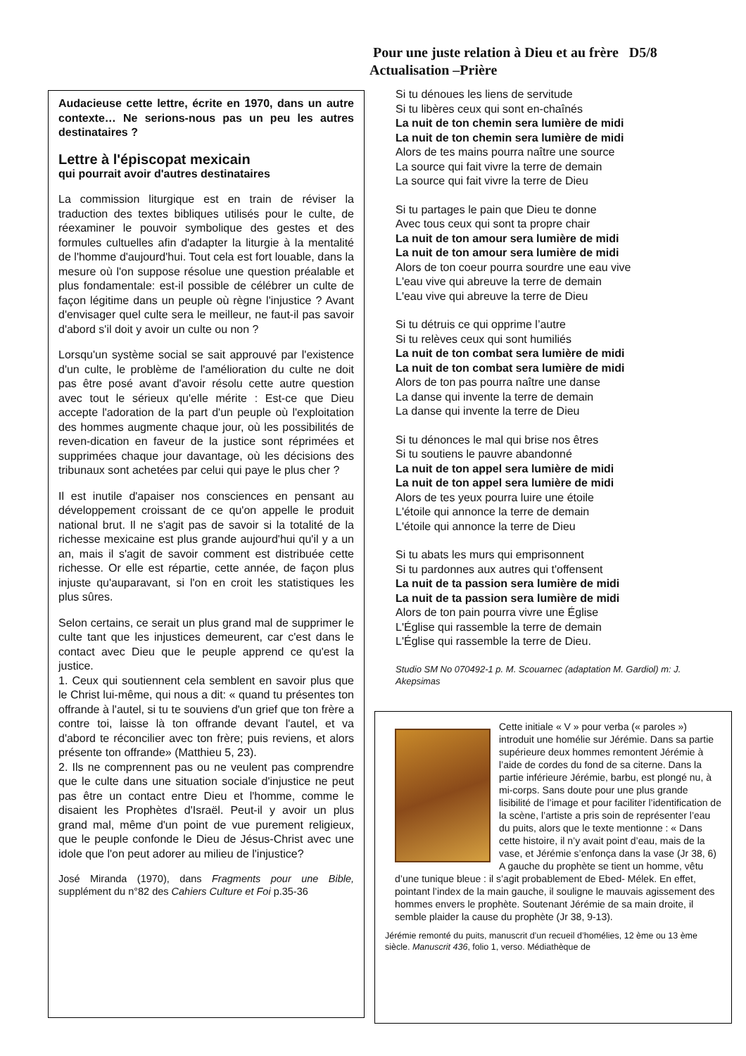Pour une juste relation à Dieu et au frère D5/8
Actualisation –Prière
Audacieuse cette lettre, écrite en 1970, dans un autre contexte… Ne serions-nous pas un peu les autres destinataires ?
Lettre à l'épiscopat mexicain
qui pourrait avoir d'autres destinataires
La commission liturgique est en train de réviser la traduction des textes bibliques utilisés pour le culte, de réexaminer le pouvoir symbolique des gestes et des formules cultuelles afin d'adapter la liturgie à la mentalité de l'homme d'aujourd'hui. Tout cela est fort louable, dans la mesure où l'on suppose résolue une question préalable et plus fondamentale: est-il possible de célébrer un culte de façon légitime dans un peuple où règne l'injustice ? Avant d'envisager quel culte sera le meilleur, ne faut-il pas savoir d'abord s'il doit y avoir un culte ou non ?
Lorsqu'un système social se sait approuvé par l'existence d'un culte, le problème de l'amélioration du culte ne doit pas être posé avant d'avoir résolu cette autre question avec tout le sérieux qu'elle mérite : Est-ce que Dieu accepte l'adoration de la part d'un peuple où l'exploitation des hommes augmente chaque jour, où les possibilités de reven-dication en faveur de la justice sont réprimées et supprimées chaque jour davantage, où les décisions des tribunaux sont achetées par celui qui paye le plus cher ?
Il est inutile d'apaiser nos consciences en pensant au développement croissant de ce qu'on appelle le produit national brut. Il ne s'agit pas de savoir si la totalité de la richesse mexicaine est plus grande aujourd'hui qu'il y a un an, mais il s'agit de savoir comment est distribuée cette richesse. Or elle est répartie, cette année, de façon plus injuste qu'auparavant, si l'on en croit les statistiques les plus sûres.
Selon certains, ce serait un plus grand mal de supprimer le culte tant que les injustices demeurent, car c'est dans le contact avec Dieu que le peuple apprend ce qu'est la justice.
1. Ceux qui soutiennent cela semblent en savoir plus que le Christ lui-même, qui nous a dit: « quand tu présentes ton offrande à l'autel, si tu te souviens d'un grief que ton frère a contre toi, laisse là ton offrande devant l'autel, et va d'abord te réconcilier avec ton frère; puis reviens, et alors présente ton offrande» (Matthieu 5, 23).
2. Ils ne comprennent pas ou ne veulent pas comprendre que le culte dans une situation sociale d'injustice ne peut pas être un contact entre Dieu et l'homme, comme le disaient les Prophètes d'Israël. Peut-il y avoir un plus grand mal, même d'un point de vue purement religieux, que le peuple confonde le Dieu de Jésus-Christ avec une idole que l'on peut adorer au milieu de l'injustice?
José Miranda (1970), dans Fragments pour une Bible, supplément du n°82 des Cahiers Culture et Foi p.35-36
Si tu dénoues les liens de servitude
Si tu libères ceux qui sont en-chaînés
La nuit de ton chemin sera lumière de midi
La nuit de ton chemin sera lumière de midi
Alors de tes mains pourra naître une source
La source qui fait vivre la terre de demain
La source qui fait vivre la terre de Dieu
Si tu partages le pain que Dieu te donne
Avec tous ceux qui sont ta propre chair
La nuit de ton amour sera lumière de midi
La nuit de ton amour sera lumière de midi
Alors de ton coeur pourra sourdre une eau vive
L'eau vive qui abreuve la terre de demain
L'eau vive qui abreuve la terre de Dieu
Si tu détruis ce qui opprime l’autre
Si tu relèves ceux qui sont humiliés
La nuit de ton combat sera lumière de midi
La nuit de ton combat sera lumière de midi
Alors de ton pas pourra naître une danse
La danse qui invente la terre de demain
La danse qui invente la terre de Dieu
Si tu dénonces le mal qui brise nos êtres
Si tu soutiens le pauvre abandonné
La nuit de ton appel sera lumière de midi
La nuit de ton appel sera lumière de midi
Alors de tes yeux pourra luire une étoile
L'étoile qui annonce la terre de demain
L'étoile qui annonce la terre de Dieu
Si tu abats les murs qui emprisonnent
Si tu pardonnes aux autres qui t'offensent
La nuit de ta passion sera lumière de midi
La nuit de ta passion sera lumière de midi
Alors de ton pain pourra vivre une Église
L'Église qui rassemble la terre de demain
L'Église qui rassemble la terre de Dieu.
Studio SM No 070492-1 p. M. Scouarnec (adaptation M. Gardiol) m: J. Akepsimas
Cette initiale « V » pour verba (« paroles ») introduit une homélie sur Jérémie. Dans sa partie supérieure deux hommes remontent Jérémie à l’aide de cordes du fond de sa citerne. Dans la partie inférieure Jérémie, barbu, est plongé nu, à mi-corps. Sans doute pour une plus grande lisibilité de l’image et pour faciliter l’identification de la scène, l’artiste a pris soin de représenter l’eau du puits, alors que le texte mentionne : « Dans cette histoire, il n’y avait point d’eau, mais de la vase, et Jérémie s’enfonça dans la vase (Jr 38, 6) A gauche du prophète se tient un homme, vêtu d’une tunique bleue : il s’agit probablement de Ebed- Mélek. En effet, pointant l’index de la main gauche, il souligne le mauvais agissement des hommes envers le prophète. Soutenant Jérémie de sa main droite, il semble plaider la cause du prophète (Jr 38, 9-13).
Jérémie remonté du puits, manuscrit d’un recueil d’homélies, 12 ème ou 13 ème siècle. Manuscrit 436, folio 1, verso. Médiathèque de